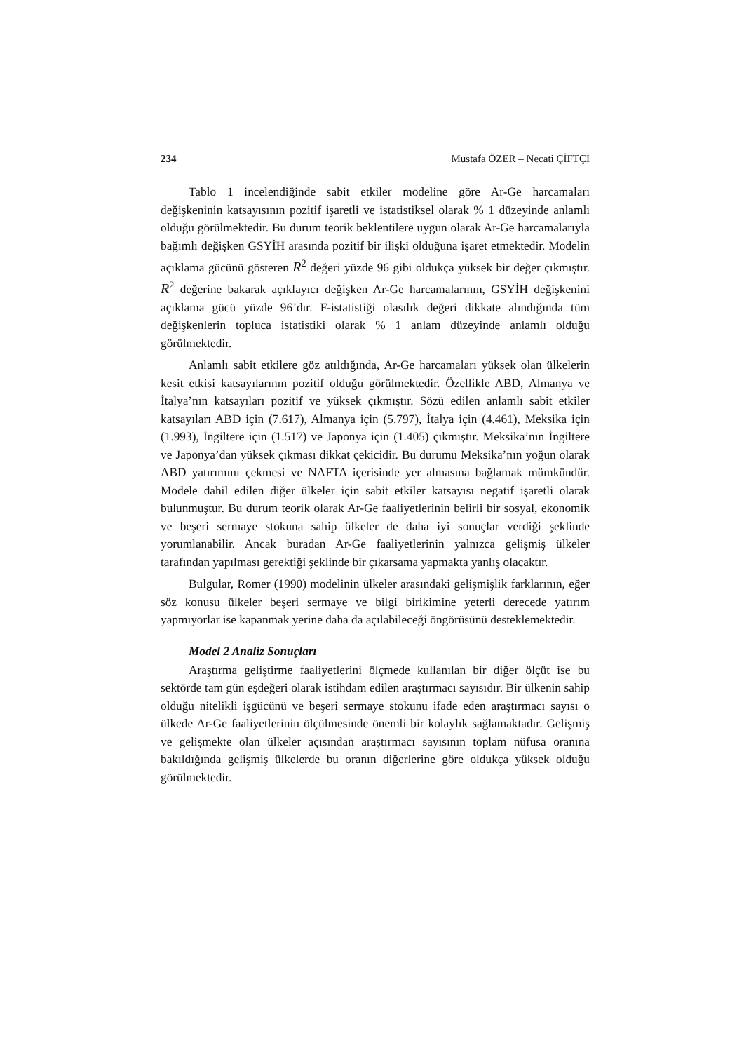234 Mustafa ÖZER – Necati ÇİFTÇİ
Tablo 1 incelendiğinde sabit etkiler modeline göre Ar-Ge harcamaları değişkeninin katsayısının pozitif işaretli ve istatistiksel olarak % 1 düzeyinde anlamlı olduğu görülmektedir. Bu durum teorik beklentilere uygun olarak Ar-Ge harcamalarıyla bağımlı değişken GSYİH arasında pozitif bir ilişki olduğuna işaret etmektedir. Modelin açıklama gücünü gösteren R<sup>2</sup> değeri yüzde 96 gibi oldukça yüksek bir değer çıkmıştır. R<sup>2</sup> değerine bakarak açıklayıcı değişken Ar-Ge harcamalarının, GSYİH değişkenini açıklama gücü yüzde 96’dır. F-istatistiği olasılık değeri dikkate alındığında tüm değişkenlerin topluca istatistiki olarak % 1 anlam düzeyinde anlamlı olduğu görülmektedir.
Anlamlı sabit etkilere göz atıldığında, Ar-Ge harcamaları yüksek olan ülkelerin kesit etkisi katsayılarının pozitif olduğu görülmektedir. Özellikle ABD, Almanya ve İtalya’nın katsayıları pozitif ve yüksek çıkmıştır. Sözü edilen anlamlı sabit etkiler katsayıları ABD için (7.617), Almanya için (5.797), İtalya için (4.461), Meksika için (1.993), İngiltere için (1.517) ve Japonya için (1.405) çıkmıştır. Meksika’nın İngiltere ve Japonya’dan yüksek çıkması dikkat çekicidir. Bu durumu Meksika’nın yoğun olarak ABD yatırımını çekmesi ve NAFTA içerisinde yer almasına bağlamak mümkündür. Modele dahil edilen diğer ülkeler için sabit etkiler katsayısı negatif işaretli olarak bulunmuştur. Bu durum teorik olarak Ar-Ge faaliyetlerinin belirli bir sosyal, ekonomik ve beşeri sermaye stokuna sahip ülkeler de daha iyi sonuçlar verdiği şeklinde yorumlanabilir. Ancak buradan Ar-Ge faaliyetlerinin yalnızca gelişmiş ülkeler tarafından yapılması gerektiği şeklinde bir çıkarsama yapmakta yanlış olacaktır.
Bulgular, Romer (1990) modelinin ülkeler arasındaki gelişmişlik farklarının, eğer söz konusu ülkeler beşeri sermaye ve bilgi birikimine yeterli derecede yatırım yapmıyorlar ise kapanmak yerine daha da açılabileceği öngörüsünü desteklemektedir.
Model 2 Analiz Sonuçları
Araştırma geliştirme faaliyetlerini ölçmede kullanılan bir diğer ölçüt ise bu sektörde tam gün eşdeğeri olarak istihdam edilen araştırmacı sayısıdır. Bir ülkenin sahip olduğu nitelikli işgücünü ve beşeri sermaye stokunu ifade eden araştırmacı sayısı o ülkede Ar-Ge faaliyetlerinin ölçülmesinde önemli bir kolaylık sağlamaktadır. Gelişmiş ve gelişmekte olan ülkeler açısından araştırmacı sayısının toplam nüfusa oranına bakıldığında gelişmiş ülkelerde bu oranın diğerlerine göre oldukça yüksek olduğu görülmektedir.